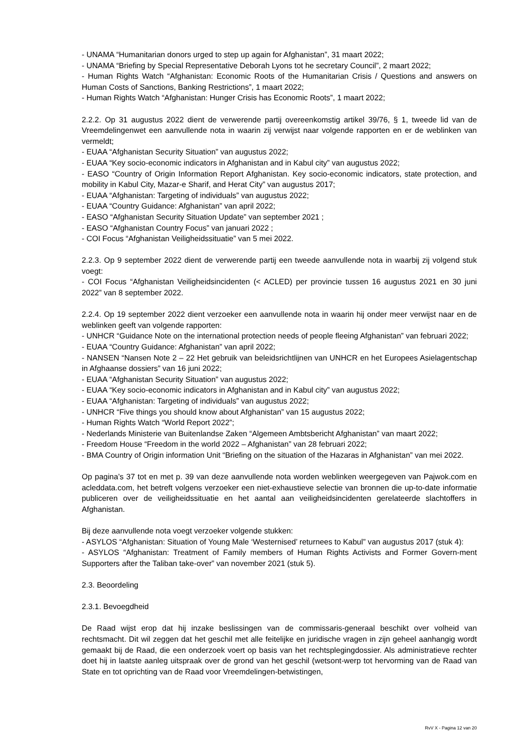- UNAMA “Humanitarian donors urged to step up again for Afghanistan”, 31 maart 2022;
- UNAMA “Briefing by Special Representative Deborah Lyons tot he secretary Council”, 2 maart 2022;
- Human Rights Watch “Afghanistan: Economic Roots of the Humanitarian Crisis / Questions and answers on Human Costs of Sanctions, Banking Restrictions”, 1 maart 2022;
- Human Rights Watch “Afghanistan: Hunger Crisis has Economic Roots”, 1 maart 2022;
2.2.2. Op 31 augustus 2022 dient de verwerende partij overeenkomstig artikel 39/76, § 1, tweede lid van de Vreemdelingenwet een aanvullende nota in waarin zij verwijst naar volgende rapporten en er de weblinken van vermeldt;
- EUAA “Afghanistan Security Situation” van augustus 2022;
- EUAA “Key socio-economic indicators in Afghanistan and in Kabul city” van augustus 2022;
- EASO “Country of Origin Information Report Afghanistan. Key socio-economic indicators, state protection, and mobility in Kabul City, Mazar-e Sharif, and Herat City” van augustus 2017;
- EUAA “Afghanistan: Targeting of individuals” van augustus 2022;
- EUAA “Country Guidance: Afghanistan” van april 2022;
- EASO “Afghanistan Security Situation Update” van september 2021 ;
- EASO “Afghanistan Country Focus” van januari 2022 ;
- COI Focus “Afghanistan Veiligheidssituatie” van 5 mei 2022.
2.2.3. Op 9 september 2022 dient de verwerende partij een tweede aanvullende nota in waarbij zij volgend stuk voegt:
- COI Focus “Afghanistan Veiligheidsincidenten (< ACLED) per provincie tussen 16 augustus 2021 en 30 juni 2022” van 8 september 2022.
2.2.4. Op 19 september 2022 dient verzoeker een aanvullende nota in waarin hij onder meer verwijst naar en de weblinken geeft van volgende rapporten:
- UNHCR “Guidance Note on the international protection needs of people fleeing Afghanistan” van februari 2022;
- EUAA “Country Guidance: Afghanistan” van april 2022;
- NANSEN “Nansen Note 2 – 22 Het gebruik van beleidsrichtlijnen van UNHCR en het Europees Asielagentschap in Afghaanse dossiers” van 16 juni 2022;
- EUAA “Afghanistan Security Situation” van augustus 2022;
- EUAA “Key socio-economic indicators in Afghanistan and in Kabul city” van augustus 2022;
- EUAA “Afghanistan: Targeting of individuals” van augustus 2022;
- UNHCR “Five things you should know about Afghanistan” van 15 augustus 2022;
- Human Rights Watch “World Report 2022”;
- Nederlands Ministerie van Buitenlandse Zaken “Algemeen Ambtsbericht Afghanistan” van maart 2022;
- Freedom House “Freedom in the world 2022 – Afghanistan” van 28 februari 2022;
- BMA Country of Origin information Unit “Briefing on the situation of the Hazaras in Afghanistan” van mei 2022.
Op pagina’s 37 tot en met p. 39 van deze aanvullende nota worden weblinken weergegeven van Pajwok.com en acleddata.com, het betreft volgens verzoeker een niet-exhaustieve selectie van bronnen die up-to-date informatie publiceren over de veiligheidssituatie en het aantal aan veiligheidsincidenten gerelateerde slachtoffers in Afghanistan.
Bij deze aanvullende nota voegt verzoeker volgende stukken:
- ASYLOS “Afghanistan: Situation of Young Male ‘Westernised’ returnees to Kabul” van augustus 2017 (stuk 4):
- ASYLOS “Afghanistan: Treatment of Family members of Human Rights Activists and Former Govern-ment Supporters after the Taliban take-over” van november 2021 (stuk 5).
2.3. Beoordeling
2.3.1. Bevoegdheid
De Raad wijst erop dat hij inzake beslissingen van de commissaris-generaal beschikt over volheid van rechtsmacht. Dit wil zeggen dat het geschil met alle feitelijke en juridische vragen in zijn geheel aanhangig wordt gemaakt bij de Raad, die een onderzoek voert op basis van het rechtsplegingdossier. Als administratieve rechter doet hij in laatste aanleg uitspraak over de grond van het geschil (wetsont-werp tot hervorming van de Raad van State en tot oprichting van de Raad voor Vreemdelingen-betwistingen,
RvV X - Pagina 12 van 20